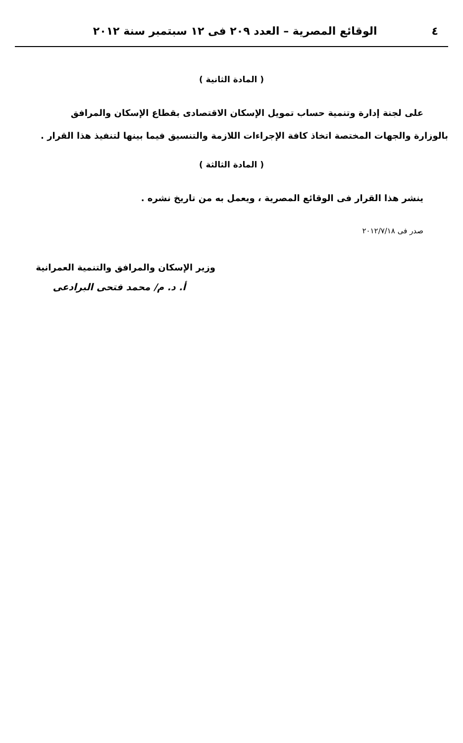٤ الوقائع المصرية – العدد ٢٠٩ فى ١٢ سبتمبر سنة ٢٠١٢
( المادة الثانية )
على لجنة إدارة وتنمية حساب تمويل الإسكان الاقتصادى بقطاع الإسكان والمرافق
بالوزارة والجهات المختصة اتخاذ كافة الإجراءات اللازمة والتنسيق فيما بينها لتنفيذ هذا القرار .
( المادة الثالثة )
ينشر هذا القرار فى الوقائع المصرية ، ويعمل به من تاريخ نشره .
صدر فى ٢٠١٢/٧/١٨
وزير الإسكان والمرافق والتنمية العمرانية
أ. د. م/ محمد فتحى البرادعى